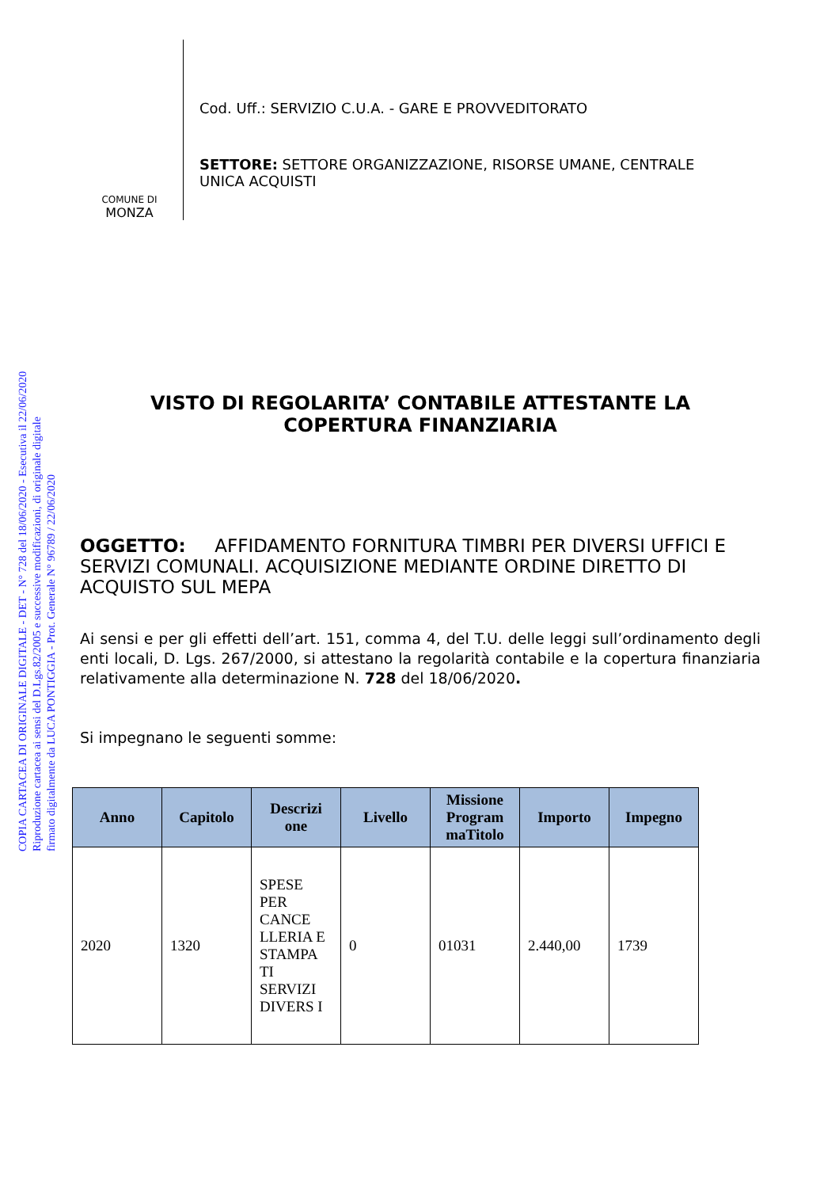COPIA CARTACEA DI ORIGINALE DIGITALE - DET - N° 728 del 18/06/2020 - Esecutiva il 22/06/2020
Riproduzione cartacea ai sensi del D.Lgs.82/2005 e successive modificazioni, di originale digitale
firmato digitalmente da LUCA PONTIGGIA - Prot. Generale N° 96789 / 22/06/2020
COMUNE DI
MONZA
Cod. Uff.: SERVIZIO C.U.A. - GARE E PROVVEDITORATO
SETTORE: SETTORE ORGANIZZAZIONE, RISORSE UMANE, CENTRALE
UNICA ACQUISTI
VISTO DI REGOLARITA’ CONTABILE ATTESTANTE LA
COPERTURA FINANZIARIA
OGGETTO: AFFIDAMENTO FORNITURA TIMBRI PER DIVERSI UFFICI E SERVIZI COMUNALI. ACQUISIZIONE MEDIANTE ORDINE DIRETTO DI ACQUISTO SUL MEPA
Ai sensi e per gli effetti dell’art. 151, comma 4, del T.U. delle leggi sull’ordinamento degli enti locali, D. Lgs. 267/2000, si attestano la regolarità contabile e la copertura finanziaria relativamente alla determinazione N. 728 del 18/06/2020.
Si impegnano le seguenti somme:
| Anno | Capitolo | Descrizi one | Livello | Missione Program maTitolo | Importo | Impegno |
| --- | --- | --- | --- | --- | --- | --- |
| 2020 | 1320 | SPESE PER CANCE LLERIA E STAMPA TI SERVIZI DIVERS I | 0 | 01031 | 2.440,00 | 1739 |